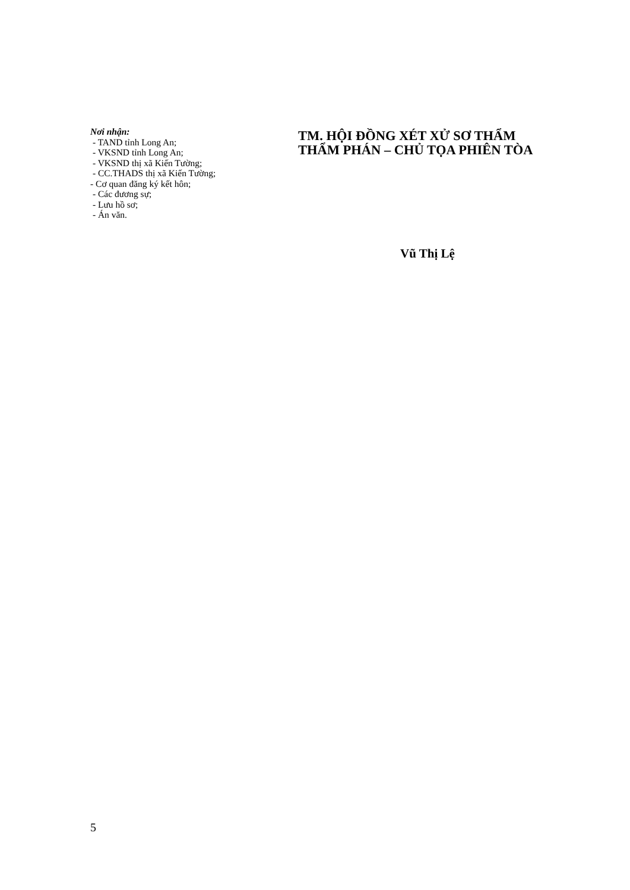Nơi nhận:
- TAND tỉnh Long An;
- VKSND tỉnh Long An;
- VKSND thị xã Kiến Tường;
- CC.THADS thị xã Kiến Tường;
- Cơ quan đăng ký kết hôn;
- Các đương sự;
- Lưu hồ sơ;
- Án văn.
TM. HỘI ĐỒNG XÉT XỬ SƠ THẨM
THẨM PHÁN – CHỦ TỌA PHIÊN TÒA
Vũ Thị Lệ
5